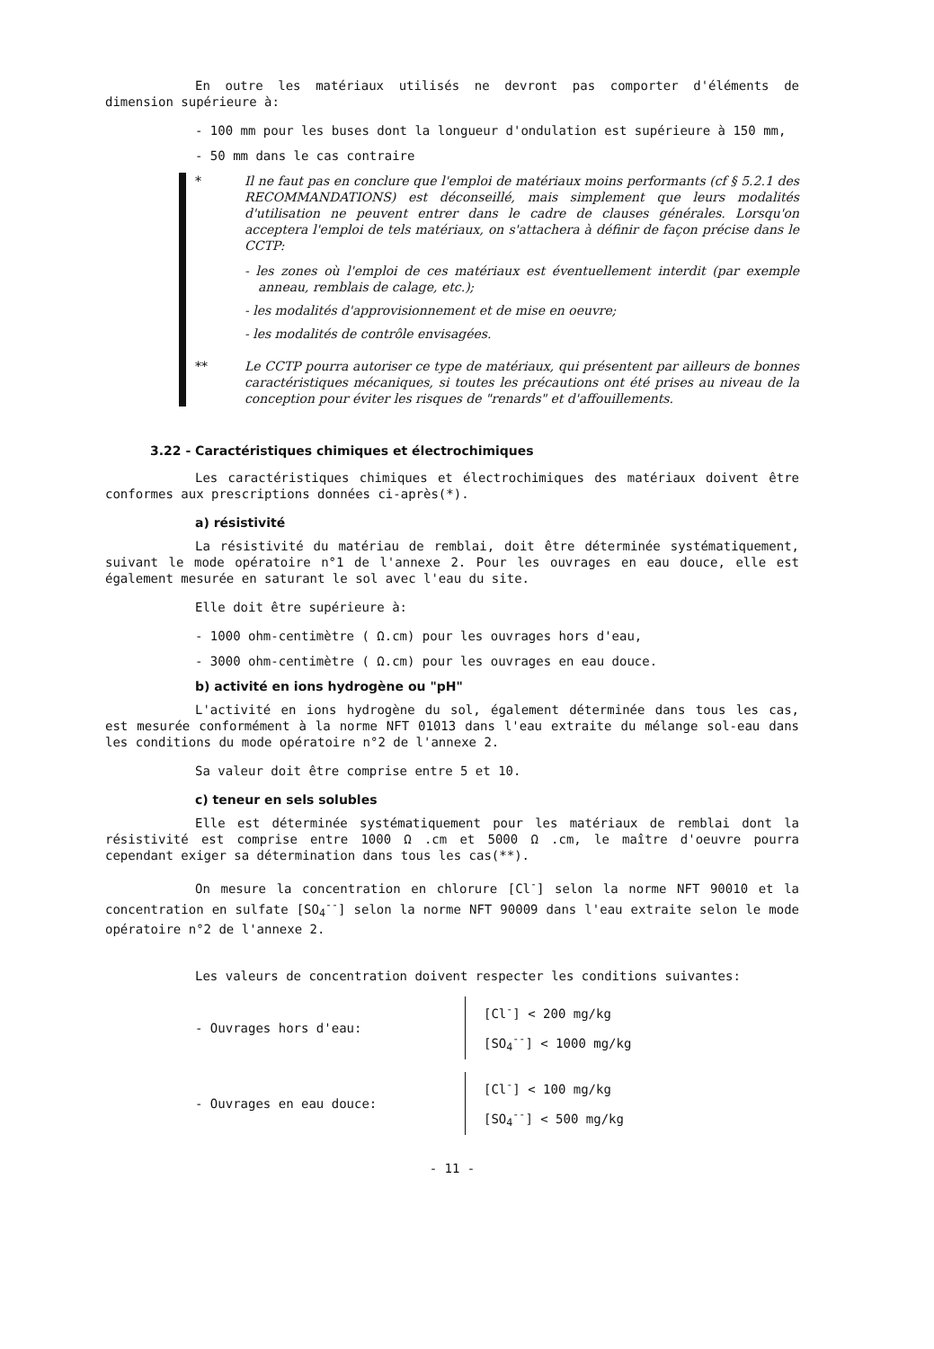En outre les matériaux utilisés ne devront pas comporter d'éléments de dimension supérieure à:
- 100 mm pour les buses dont la longueur d'ondulation est supérieure à 150 mm,
- 50 mm dans le cas contraire
* Il ne faut pas en conclure que l'emploi de matériaux moins performants (cf § 5.2.1 des RECOMMANDATIONS) est déconseillé, mais simplement que leurs modalités d'utilisation ne peuvent entrer dans le cadre de clauses générales. Lorsqu'on acceptera l'emploi de tels matériaux, on s'attachera à définir de façon précise dans le CCTP:
- les zones où l'emploi de ces matériaux est éventuellement interdit (par exemple anneau, remblais de calage, etc.);
- les modalités d'approvisionnement et de mise en oeuvre;
- les modalités de contrôle envisagées.
** Le CCTP pourra autoriser ce type de matériaux, qui présentent par ailleurs de bonnes caractéristiques mécaniques, si toutes les précautions ont été prises au niveau de la conception pour éviter les risques de "renards" et d'affouillements.
3.22 - Caractéristiques chimiques et électrochimiques
Les caractéristiques chimiques et électrochimiques des matériaux doivent être conformes aux prescriptions données ci-après(*).
a) résistivité
La résistivité du matériau de remblai, doit être déterminée systématiquement, suivant le mode opératoire n°1 de l'annexe 2. Pour les ouvrages en eau douce, elle est également mesurée en saturant le sol avec l'eau du site.
Elle doit être supérieure à:
- 1000 ohm-centimètre ( Ω.cm) pour les ouvrages hors d'eau,
- 3000 ohm-centimètre ( Ω.cm) pour les ouvrages en eau douce.
b) activité en ions hydrogène ou "pH"
L'activité en ions hydrogène du sol, également déterminée dans tous les cas, est mesurée conformément à la norme NFT 01013 dans l'eau extraite du mélange sol-eau dans les conditions du mode opératoire n°2 de l'annexe 2.
Sa valeur doit être comprise entre 5 et 10.
c) teneur en sels solubles
Elle est déterminée systématiquement pour les matériaux de remblai dont la résistivité est comprise entre 1000 Ω .cm et 5000 Ω .cm, le maître d'oeuvre pourra cependant exiger sa détermination dans tous les cas(**).
On mesure la concentration en chlorure [Cl<sup>-</sup>] selon la norme NFT 90010 et la concentration en sulfate [SO<sub>4</sub><sup>--</sup>] selon la norme NFT 90009 dans l'eau extraite selon le mode opératoire n°2 de l'annexe 2.
Les valeurs de concentration doivent respecter les conditions suivantes:
- Ouvrages hors d'eau:
[Cl<sup>-</sup>] < 200 mg/kg
[SO<sub>4</sub><sup>--</sup>] < 1000 mg/kg
- Ouvrages en eau douce:
[Cl<sup>-</sup>] < 100 mg/kg
[SO<sub>4</sub><sup>--</sup>] < 500 mg/kg
- 11 -